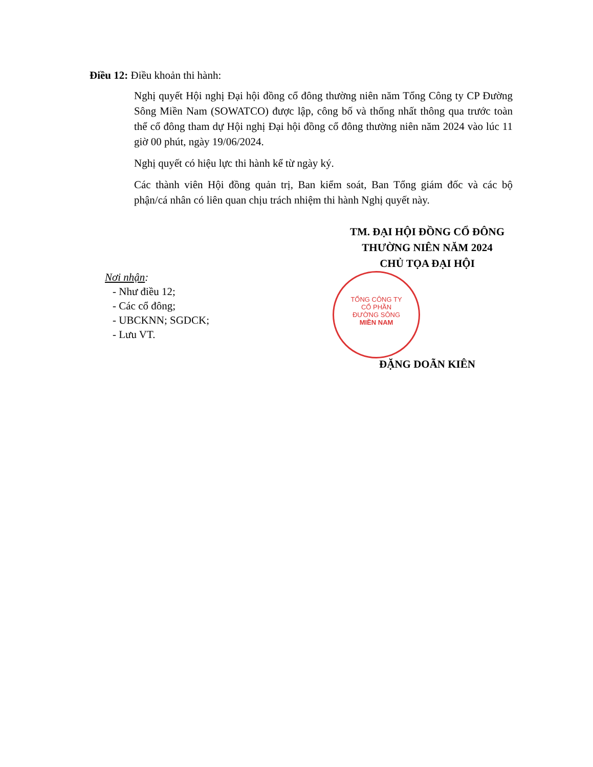Điều 12: Điều khoản thi hành:
Nghị quyết Hội nghị Đại hội đồng cổ đông thường niên năm Tổng Công ty CP Đường Sông Miền Nam (SOWATCO) được lập, công bố và thống nhất thông qua trước toàn thể cổ đông tham dự Hội nghị Đại hội đồng cổ đông thường niên năm 2024 vào lúc 11 giờ 00 phút, ngày 19/06/2024.
Nghị quyết có hiệu lực thi hành kể từ ngày ký.
Các thành viên Hội đồng quản trị, Ban kiểm soát, Ban Tổng giám đốc và các bộ phận/cá nhân có liên quan chịu trách nhiệm thi hành Nghị quyết này.
TM. ĐẠI HỘI ĐỒNG CỔ ĐÔNG
THƯỜNG NIÊN NĂM 2024
CHỦ TỌA ĐẠI HỘI
TỔNG CÔNG TY
CỔ PHẦN
ĐƯỜNG SÔNG
MIỀN NAM
Nơi nhận:
- Như điều 12;
- Các cổ đông;
- UBCKNN; SGDCK;
- Lưu VT.
ĐẶNG DOÃN KIÊN